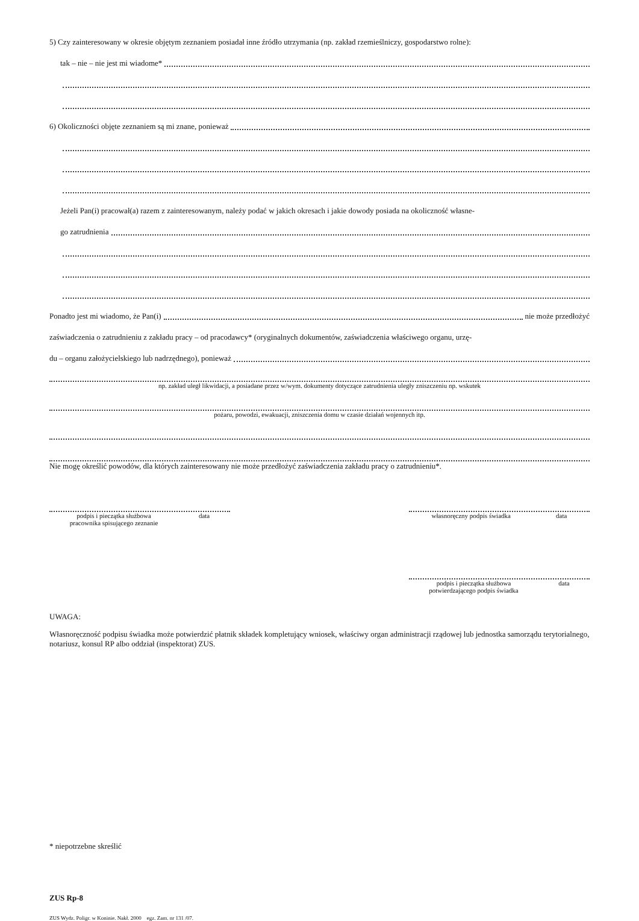5) Czy zainteresowany w okresie objętym zeznaniem posiadał inne źródło utrzymania (np. zakład rzemieślniczy, gospodarstwo rolne):
tak – nie – nie jest mi wiadome*
6) Okoliczności objęte zeznaniem są mi znane, ponieważ
Jeżeli Pan(i) pracował(a) razem z zainteresowanym, należy podać w jakich okresach i jakie dowody posiada na okoliczność własne-
go zatrudnienia
Ponadto jest mi wiadomo, że Pan(i) nie może przedłożyć
zaświadczenia o zatrudnieniu z zakładu pracy – od pracodawcy* (oryginalnych dokumentów, zaświadczenia właściwego organu, urzę-
du – organu założycielskiego lub nadrzędnego), ponieważ
np. zakład uległ likwidacji, a posiadane przez w/wym. dokumenty dotyczące zatrudnienia uległy zniszczeniu np. wskutek
pożaru, powodzi, ewakuacji, zniszczenia domu w czasie działań wojennych itp.
Nie mogę określić powodów, dla których zainteresowany nie może przedłożyć zaświadczenia zakładu pracy o zatrudnieniu*.
podpis i pieczątka służbowa
pracownika spisującego zeznanie data
własnoręczny podpis świadka data
podpis i pieczątka służbowa
potwierdzającego podpis świadka data
UWAGA:
Własnoręczność podpisu świadka może potwierdzić płatnik składek kompletujący wniosek, właściwy organ administracji rządowej lub jednostka samorządu terytorialnego, notariusz, konsul RP albo oddział (inspektorat) ZUS.
* niepotrzebne skreślić
ZUS Rp-8
ZUS Wydz. Poligr. w Koninie. Nakł. 2000 egz. Zam. nr 131 /07.